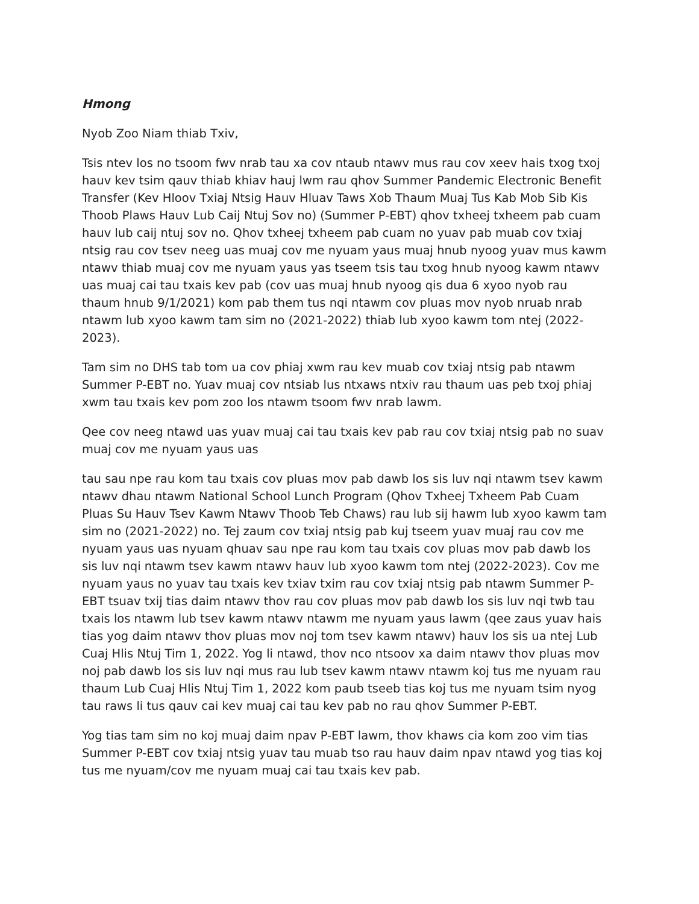Hmong
Nyob Zoo Niam thiab Txiv,
Tsis ntev los no tsoom fwv nrab tau xa cov ntaub ntawv mus rau cov xeev hais txog txoj hauv kev tsim qauv thiab khiav hauj lwm rau qhov Summer Pandemic Electronic Benefit Transfer (Kev Hloov Txiaj Ntsig Hauv Hluav Taws Xob Thaum Muaj Tus Kab Mob Sib Kis Thoob Plaws Hauv Lub Caij Ntuj Sov no) (Summer P-EBT) qhov txheej txheem pab cuam hauv lub caij ntuj sov no. Qhov txheej txheem pab cuam no yuav pab muab cov txiaj ntsig rau cov tsev neeg uas muaj cov me nyuam yaus muaj hnub nyoog yuav mus kawm ntawv thiab muaj cov me nyuam yaus yas tseem tsis tau txog hnub nyoog kawm ntawv uas muaj cai tau txais kev pab (cov uas muaj hnub nyoog qis dua 6 xyoo nyob rau thaum hnub 9/1/2021) kom pab them tus nqi ntawm cov pluas mov nyob nruab nrab ntawm lub xyoo kawm tam sim no (2021-2022) thiab lub xyoo kawm tom ntej (2022-2023).
Tam sim no DHS tab tom ua cov phiaj xwm rau kev muab cov txiaj ntsig pab ntawm Summer P-EBT no. Yuav muaj cov ntsiab lus ntxaws ntxiv rau thaum uas peb txoj phiaj xwm tau txais kev pom zoo los ntawm tsoom fwv nrab lawm.
Qee cov neeg ntawd uas yuav muaj cai tau txais kev pab rau cov txiaj ntsig pab no suav muaj cov me nyuam yaus uas
tau sau npe rau kom tau txais cov pluas mov pab dawb los sis luv nqi ntawm tsev kawm ntawv dhau ntawm National School Lunch Program (Qhov Txheej Txheem Pab Cuam Pluas Su Hauv Tsev Kawm Ntawv Thoob Teb Chaws) rau lub sij hawm lub xyoo kawm tam sim no (2021-2022) no. Tej zaum cov txiaj ntsig pab kuj tseem yuav muaj rau cov me nyuam yaus uas nyuam qhuav sau npe rau kom tau txais cov pluas mov pab dawb los sis luv nqi ntawm tsev kawm ntawv hauv lub xyoo kawm tom ntej (2022-2023). Cov me nyuam yaus no yuav tau txais kev txiav txim rau cov txiaj ntsig pab ntawm Summer P-EBT tsuav txij tias daim ntawv thov rau cov pluas mov pab dawb los sis luv nqi twb tau txais los ntawm lub tsev kawm ntawv ntawm me nyuam yaus lawm (qee zaus yuav hais tias yog daim ntawv thov pluas mov noj tom tsev kawm ntawv) hauv los sis ua ntej Lub Cuaj Hlis Ntuj Tim 1, 2022. Yog li ntawd, thov nco ntsoov xa daim ntawv thov pluas mov noj pab dawb los sis luv nqi mus rau lub tsev kawm ntawv ntawm koj tus me nyuam rau thaum Lub Cuaj Hlis Ntuj Tim 1, 2022 kom paub tseeb tias koj tus me nyuam tsim nyog tau raws li tus qauv cai kev muaj cai tau kev pab no rau qhov Summer P-EBT.
Yog tias tam sim no koj muaj daim npav P-EBT lawm, thov khaws cia kom zoo vim tias Summer P-EBT cov txiaj ntsig yuav tau muab tso rau hauv daim npav ntawd yog tias koj tus me nyuam/cov me nyuam muaj cai tau txais kev pab.